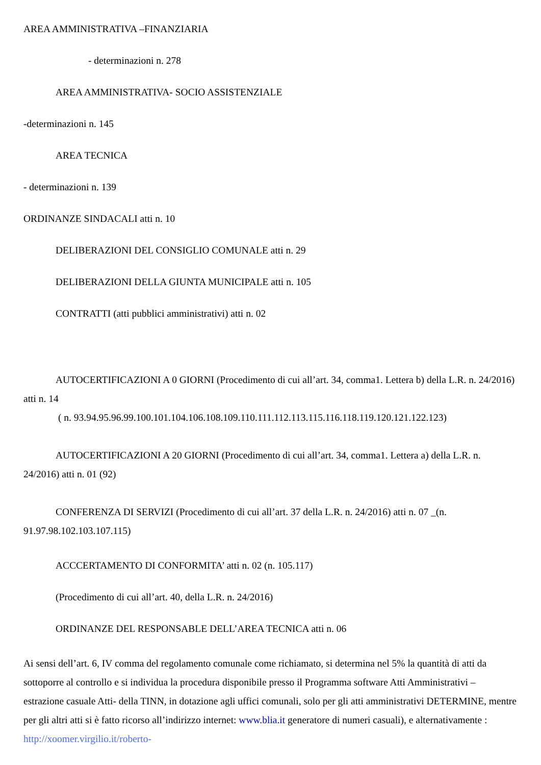AREA AMMINISTRATIVA –FINANZIARIA
- determinazioni n. 278
AREA AMMINISTRATIVA- SOCIO ASSISTENZIALE
-determinazioni n. 145
AREA TECNICA
- determinazioni n. 139
ORDINANZE SINDACALI atti n. 10
DELIBERAZIONI DEL CONSIGLIO COMUNALE atti n. 29
DELIBERAZIONI DELLA GIUNTA MUNICIPALE atti n. 105
CONTRATTI (atti pubblici amministrativi) atti n. 02
AUTOCERTIFICAZIONI A 0 GIORNI (Procedimento di cui all’art. 34, comma1. Lettera b) della L.R. n. 24/2016) atti n. 14
( n. 93.94.95.96.99.100.101.104.106.108.109.110.111.112.113.115.116.118.119.120.121.122.123)
AUTOCERTIFICAZIONI A 20 GIORNI (Procedimento di cui all’art. 34, comma1. Lettera a) della L.R. n. 24/2016) atti n. 01 (92)
CONFERENZA DI SERVIZI (Procedimento di cui all’art. 37 della L.R. n. 24/2016) atti n. 07 _(n. 91.97.98.102.103.107.115)
ACCCERTAMENTO DI CONFORMITA’ atti n. 02 (n. 105.117)
(Procedimento di cui all’art. 40, della L.R. n. 24/2016)
ORDINANZE DEL RESPONSABLE DELL’AREA TECNICA atti n. 06
Ai sensi dell’art. 6, IV comma del regolamento comunale come richiamato, si determina nel 5% la quantità di atti da sottoporre al controllo e si individua la procedura disponibile presso il Programma software Atti Amministrativi – estrazione casuale Atti- della TINN, in dotazione agli uffici comunali, solo per gli atti amministrativi DETERMINE, mentre per gli altri atti si è fatto ricorso all’indirizzo internet: www.blia.it generatore di numeri casuali), e alternativamente : http://xoomer.virgilio.it/roberto-